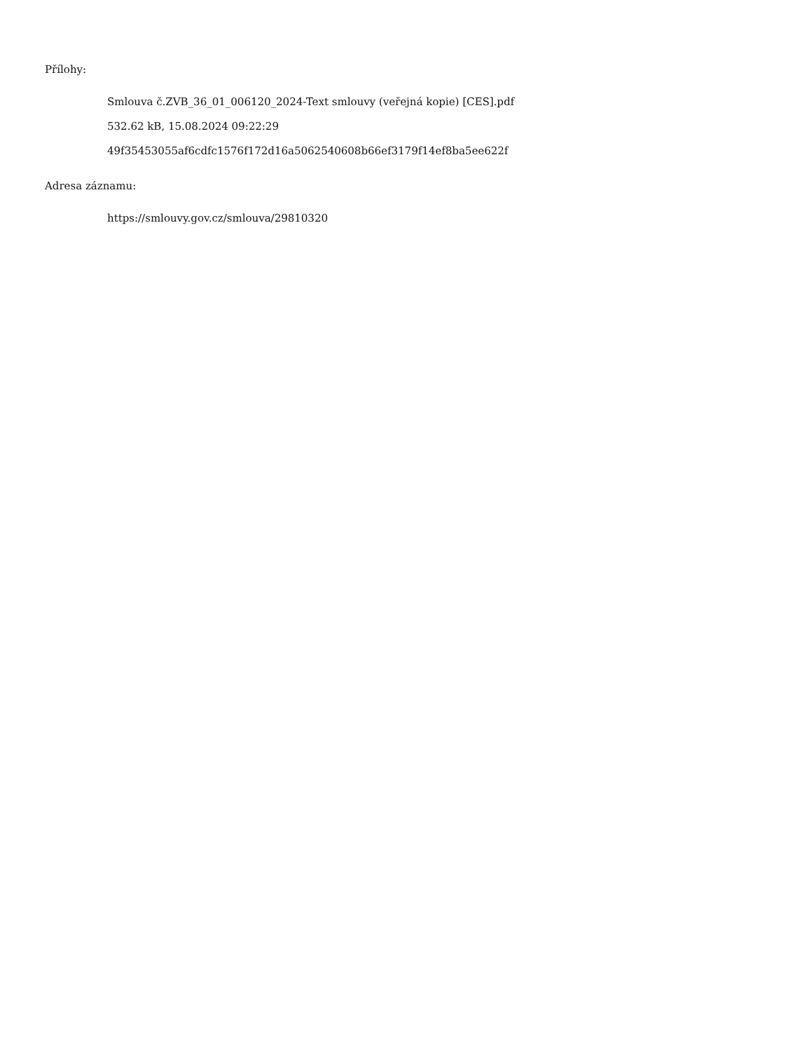Přílohy:
Smlouva č.ZVB_36_01_006120_2024-Text smlouvy (veřejná kopie) [CES].pdf
532.62 kB, 15.08.2024 09:22:29
49f35453055af6cdfc1576f172d16a5062540608b66ef3179f14ef8ba5ee622f
Adresa záznamu:
https://smlouvy.gov.cz/smlouva/29810320